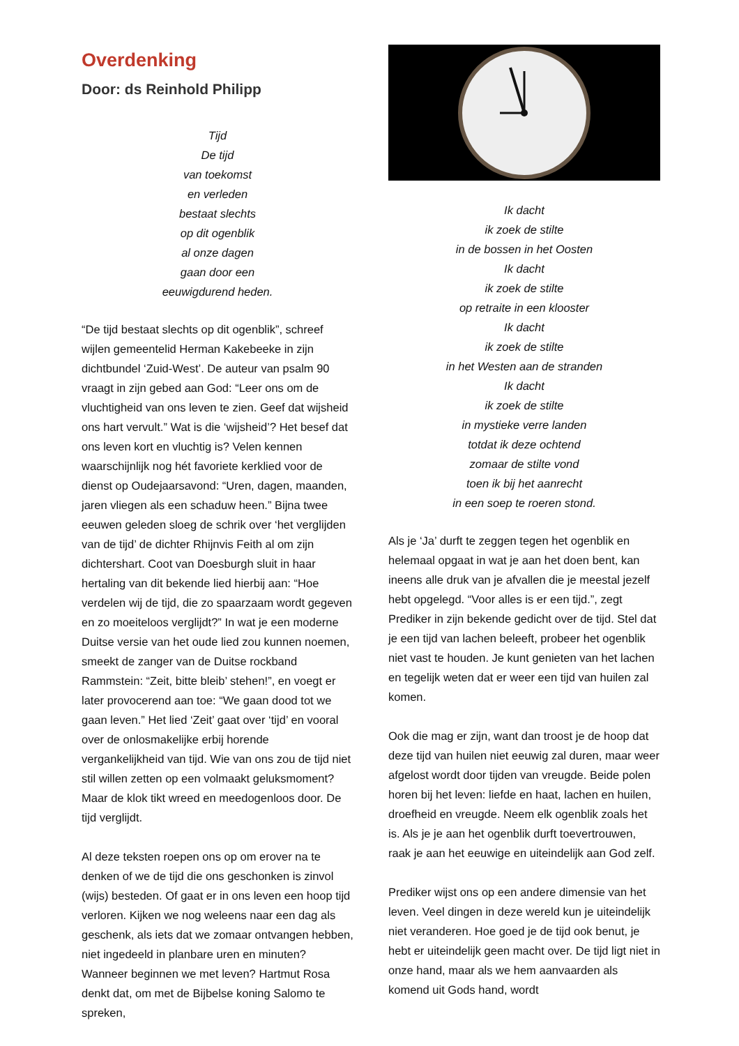Overdenking
Door: ds Reinhold Philipp
Tijd
De tijd
van toekomst
en verleden
bestaat slechts
op dit ogenblik
al onze dagen
gaan door een
eeuwigdurend heden.
“De tijd bestaat slechts op dit ogenblik”, schreef wijlen gemeentelid Herman Kakebeeke in zijn dichtbundel ‘Zuid-West’. De auteur van psalm 90 vraagt in zijn gebed aan God: “Leer ons om de vluchtigheid van ons leven te zien. Geef dat wijsheid ons hart vervult.” Wat is die ‘wijsheid’? Het besef dat ons leven kort en vluchtig is? Velen kennen waarschijnlijk nog hét favoriete kerklied voor de dienst op Oudejaarsavond: “Uren, dagen, maanden, jaren vliegen als een schaduw heen.” Bijna twee eeuwen geleden sloeg de schrik over ‘het verglijden van de tijd’ de dichter Rhijnvis Feith al om zijn dichtershart. Coot van Doesburgh sluit in haar hertaling van dit bekende lied hierbij aan: “Hoe verdelen wij de tijd, die zo spaarzaam wordt gegeven en zo moeiteloos verglijdt?” In wat je een moderne Duitse versie van het oude lied zou kunnen noemen, smeekt de zanger van de Duitse rockband Rammstein: “Zeit, bitte bleib’ stehen!”, en voegt er later provocerend aan toe: “We gaan dood tot we gaan leven.” Het lied ‘Zeit’ gaat over ‘tijd’ en vooral over de onlosmakelijke erbij horende vergankelijkheid van tijd. Wie van ons zou de tijd niet stil willen zetten op een volmaakt geluksmoment? Maar de klok tikt wreed en meedogenloos door. De tijd verglijdt.
Al deze teksten roepen ons op om erover na te denken of we de tijd die ons geschonken is zinvol (wijs) besteden. Of gaat er in ons leven een hoop tijd verloren. Kijken we nog weleens naar een dag als geschenk, als iets dat we zomaar ontvangen hebben, niet ingedeeld in planbare uren en minuten? Wanneer beginnen we met leven? Hartmut Rosa denkt dat, om met de Bijbelse koning Salomo te spreken,
Ik dacht
ik zoek de stilte
in de bossen in het Oosten
Ik dacht
ik zoek de stilte
op retraite in een klooster
Ik dacht
ik zoek de stilte
in het Westen aan de stranden
Ik dacht
ik zoek de stilte
in mystieke verre landen
totdat ik deze ochtend
zomaar de stilte vond
toen ik bij het aanrecht
in een soep te roeren stond.
Als je ‘Ja’ durft te zeggen tegen het ogenblik en helemaal opgaat in wat je aan het doen bent, kan ineens alle druk van je afvallen die je meestal jezelf hebt opgelegd. “Voor alles is er een tijd.”, zegt Prediker in zijn bekende gedicht over de tijd. Stel dat je een tijd van lachen beleeft, probeer het ogenblik niet vast te houden. Je kunt genieten van het lachen en tegelijk weten dat er weer een tijd van huilen zal komen.
Ook die mag er zijn, want dan troost je de hoop dat deze tijd van huilen niet eeuwig zal duren, maar weer afgelost wordt door tijden van vreugde. Beide polen horen bij het leven: liefde en haat, lachen en huilen, droefheid en vreugde. Neem elk ogenblik zoals het is. Als je je aan het ogenblik durft toevertrouwen, raak je aan het eeuwige en uiteindelijk aan God zelf.
Prediker wijst ons op een andere dimensie van het leven. Veel dingen in deze wereld kun je uiteindelijk niet veranderen. Hoe goed je de tijd ook benut, je hebt er uiteindelijk geen macht over. De tijd ligt niet in onze hand, maar als we hem aanvaarden als komend uit Gods hand, wordt